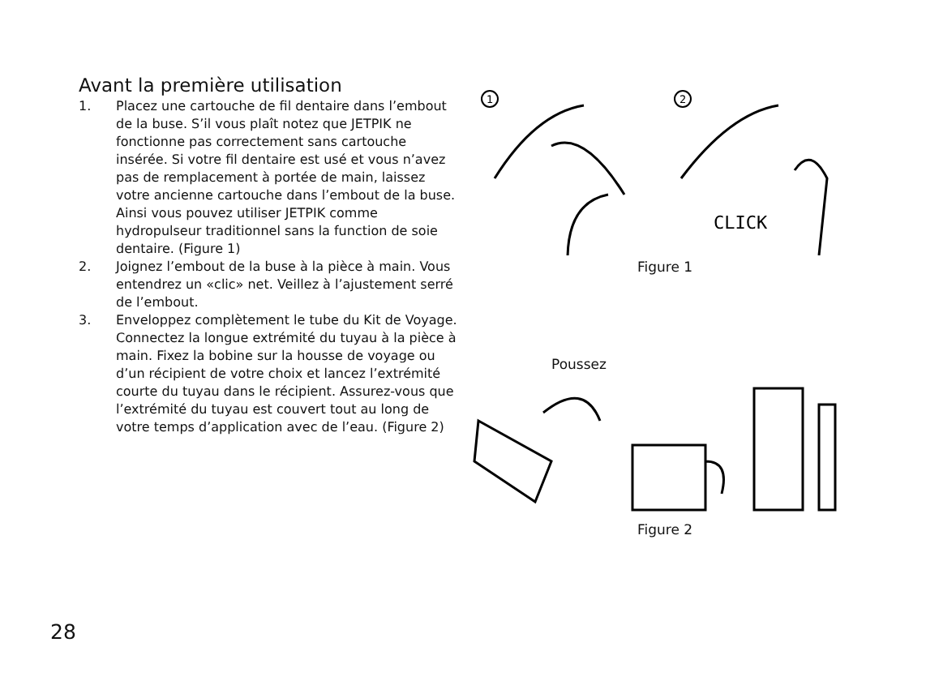Avant la première utilisation
1. Placez une cartouche de fil dentaire dans l’embout de la buse. S’il vous plaît notez que JETPIK ne fonctionne pas correctement sans cartouche insérée. Si votre fil dentaire est usé et vous n’avez pas de remplacement à portée de main, laissez votre ancienne cartouche dans l’embout de la buse. Ainsi vous pouvez utiliser JETPIK comme hydropulseur traditionnel sans la function de soie dentaire. (Figure 1)
2. Joignez l’embout de la buse à la pièce à main. Vous entendrez un «clic» net. Veillez à l’ajustement serré de l’embout.
3. Enveloppez complètement le tube du Kit de Voyage. Connectez la longue extrémité du tuyau à la pièce à main. Fixez la bobine sur la housse de voyage ou d’un récipient de votre choix et lancez l’extrémité courte du tuyau dans le récipient. Assurez-vous que l’extrémité du tuyau est couvert tout au long de votre temps d’application avec de l’eau. (Figure 2)
1
2
CLICK
Figure 1
Poussez
Figure 2
28